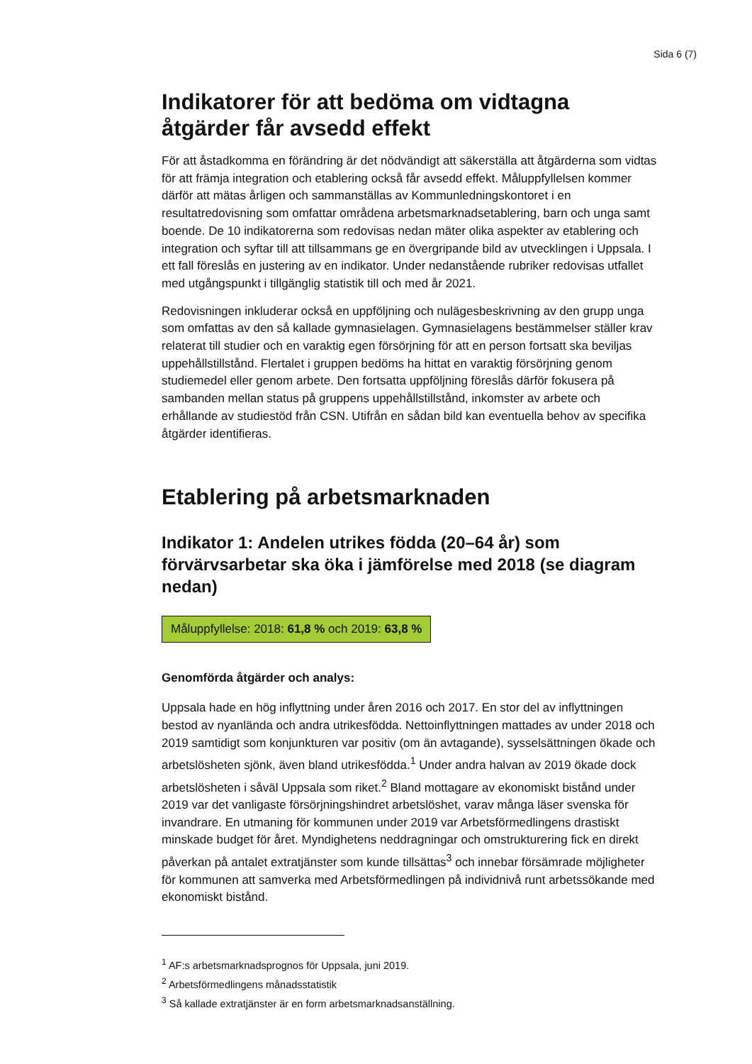Sida 6 (7)
Indikatorer för att bedöma om vidtagna åtgärder får avsedd effekt
För att åstadkomma en förändring är det nödvändigt att säkerställa att åtgärderna som vidtas för att främja integration och etablering också får avsedd effekt. Måluppfyllelsen kommer därför att mätas årligen och sammanställas av Kommunledningskontoret i en resultatredovisning som omfattar områdena arbetsmarknadsetablering, barn och unga samt boende. De 10 indikatorerna som redovisas nedan mäter olika aspekter av etablering och integration och syftar till att tillsammans ge en övergripande bild av utvecklingen i Uppsala. I ett fall föreslås en justering av en indikator. Under nedanstående rubriker redovisas utfallet med utgångspunkt i tillgänglig statistik till och med år 2021.
Redovisningen inkluderar också en uppföljning och nulägesbeskrivning av den grupp unga som omfattas av den så kallade gymnasielagen. Gymnasielagens bestämmelser ställer krav relaterat till studier och en varaktig egen försörjning för att en person fortsatt ska beviljas uppehållstillstånd. Flertalet i gruppen bedöms ha hittat en varaktig försörjning genom studiemedel eller genom arbete. Den fortsatta uppföljning föreslås därför fokusera på sambanden mellan status på gruppens uppehållstillstånd, inkomster av arbete och erhållande av studiestöd från CSN. Utifrån en sådan bild kan eventuella behov av specifika åtgärder identifieras.
Etablering på arbetsmarknaden
Indikator 1: Andelen utrikes födda (20–64 år) som förvärvsarbetar ska öka i jämförelse med 2018 (se diagram nedan)
Måluppfyllelse: 2018: 61,8 % och 2019: 63,8 %
Genomförda åtgärder och analys:
Uppsala hade en hög inflyttning under åren 2016 och 2017. En stor del av inflyttningen bestod av nyanlända och andra utrikesfödda. Nettoinflyttningen mattades av under 2018 och 2019 samtidigt som konjunkturen var positiv (om än avtagande), sysselsättningen ökade och arbetslösheten sjönk, även bland utrikesfödda.<sup>1</sup> Under andra halvan av 2019 ökade dock arbetslösheten i såväl Uppsala som riket.<sup>2</sup> Bland mottagare av ekonomiskt bistånd under 2019 var det vanligaste försörjningshindret arbetslöshet, varav många läser svenska för invandrare. En utmaning för kommunen under 2019 var Arbetsförmedlingens drastiskt minskade budget för året. Myndighetens neddragningar och omstrukturering fick en direkt påverkan på antalet extratjänster som kunde tillsättas<sup>3</sup> och innebar försämrade möjligheter för kommunen att samverka med Arbetsförmedlingen på individnivå runt arbetssökande med ekonomiskt bistånd.
<sup>1</sup> AF:s arbetsmarknadsprognos för Uppsala, juni 2019.
<sup>2</sup> Arbetsförmedlingens månadsstatistik
<sup>3</sup> Så kallade extratjänster är en form arbetsmarknadsanställning.